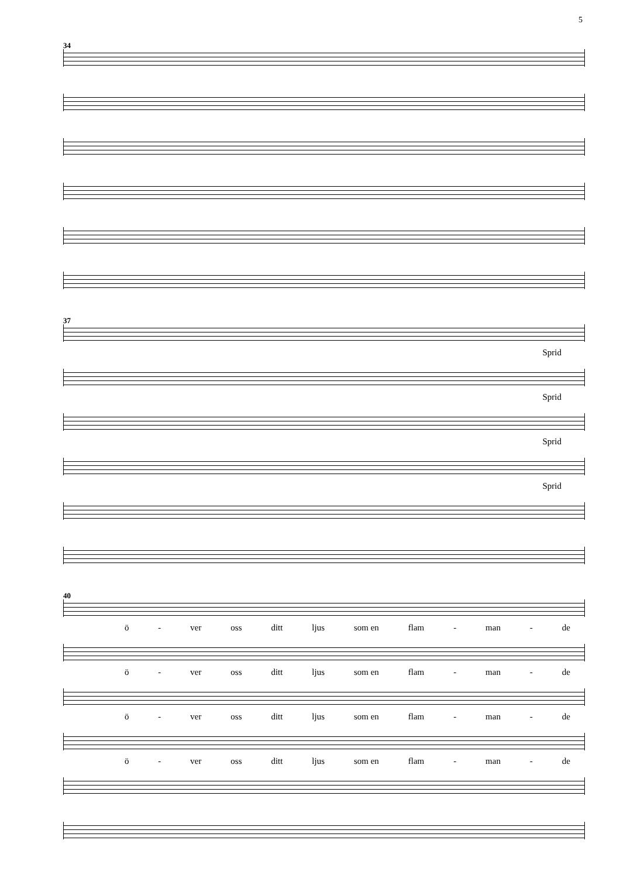5
34
37
Sprid
Sprid
Sprid
Sprid
40
ö - ver oss ditt ljus som en flam - man - de
ö - ver oss ditt ljus som en flam - man - de
ö - ver oss ditt ljus som en flam - man - de
ö - ver oss ditt ljus som en flam - man - de